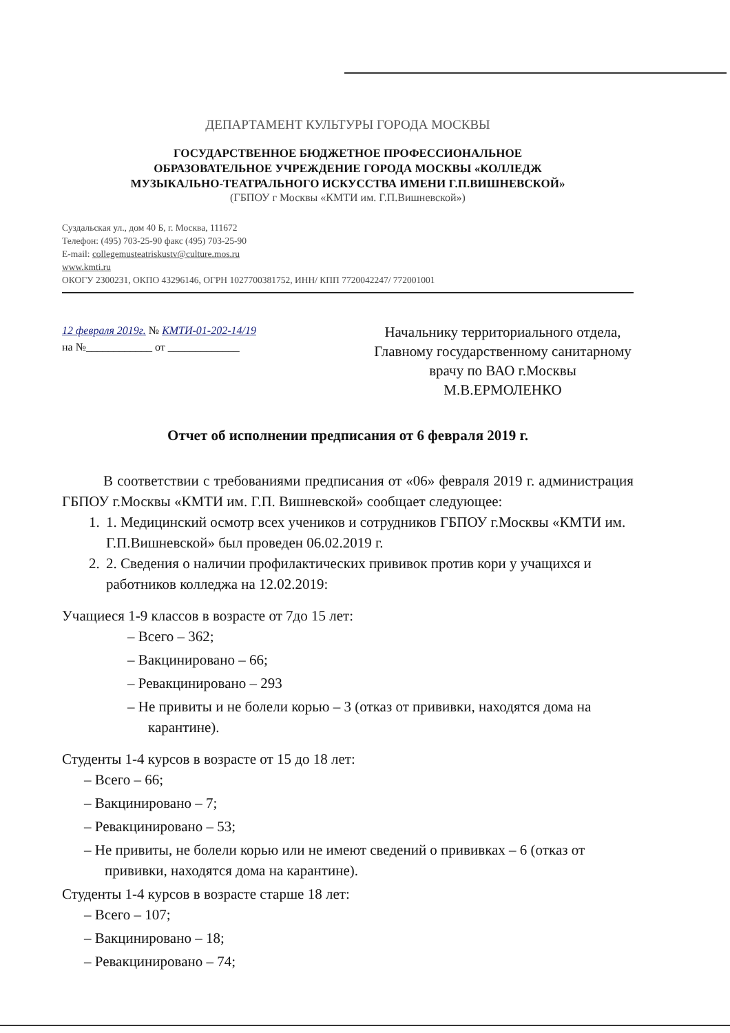ДЕПАРТАМЕНТ КУЛЬТУРЫ ГОРОДА МОСКВЫ
ГОСУДАРСТВЕННОЕ БЮДЖЕТНОЕ ПРОФЕССИОНАЛЬНОЕ
ОБРАЗОВАТЕЛЬНОЕ УЧРЕЖДЕНИЕ ГОРОДА МОСКВЫ «КОЛЛЕДЖ
МУЗЫКАЛЬНО-ТЕАТРАЛЬНОГО ИСКУССТВА ИМЕНИ Г.П.ВИШНЕВСКОЙ»
(ГБПОУ г Москвы «КМТИ им. Г.П.Вишневской»)
Суздальская ул., дом 40 Б, г. Москва, 111672
Телефон: (495) 703-25-90 факс (495) 703-25-90
E-mail: collegemusteatriskustv@culture.mos.ru
www.kmti.ru
ОКОГУ 2300231, ОКПО 43296146, ОГРН 1027700381752, ИНН/ КПП 7720042247/ 772001001
12 февраля 2019г. № КМТИ-01-202-14/19
на №____________ от _____________
Начальнику территориального отдела, Главному государственному санитарному врачу по ВАО г.Москвы
М.В.ЕРМОЛЕНКО
Отчет об исполнении предписания от 6 февраля 2019 г.
В соответствии с требованиями предписания от «06» февраля 2019 г. администрация ГБПОУ г.Москвы «КМТИ им. Г.П. Вишневской» сообщает следующее:
1. 1. Медицинский осмотр всех учеников и сотрудников ГБПОУ г.Москвы «КМТИ им. Г.П.Вишневской» был проведен 06.02.2019 г.
2. 2. Сведения о наличии профилактических прививок против кори у учащихся и работников колледжа на 12.02.2019:
Учащиеся 1-9 классов в возрасте от 7до 15 лет:
– Всего – 362;
– Вакцинировано – 66;
– Ревакцинировано – 293
– Не привиты и не болели корью – 3 (отказ от прививки, находятся дома на карантине).
Студенты 1-4 курсов в возрасте от 15 до 18 лет:
– Всего – 66;
– Вакцинировано – 7;
– Ревакцинировано – 53;
– Не привиты, не болели корью или не имеют сведений о прививках – 6 (отказ от прививки, находятся дома на карантине).
Студенты 1-4 курсов в возрасте старше 18 лет:
– Всего – 107;
– Вакцинировано – 18;
– Ревакцинировано – 74;